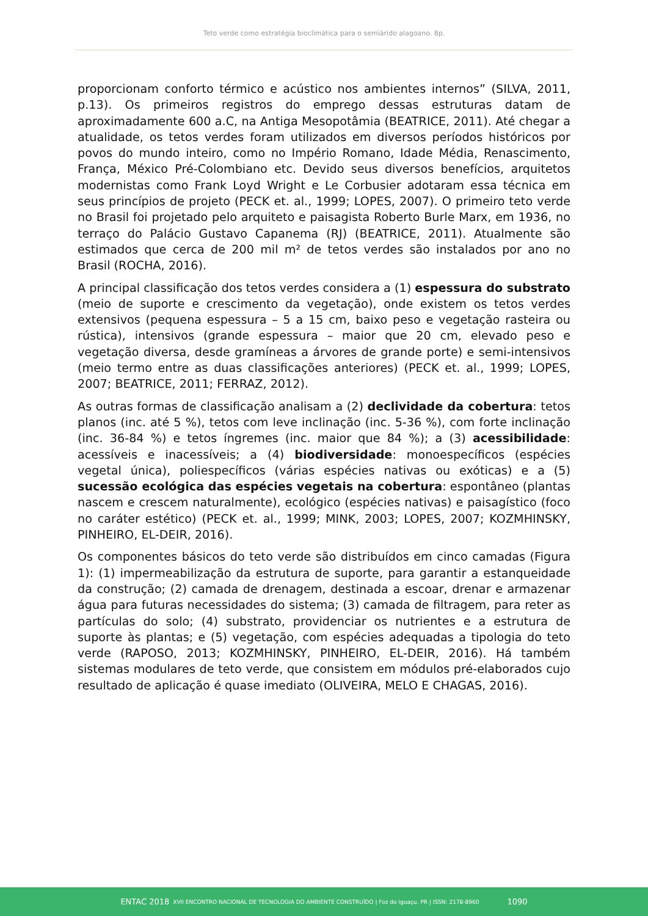Teto verde como estratégia bioclimática para o semiárido alagoano. 8p.
proporcionam conforto térmico e acústico nos ambientes internos” (SILVA, 2011, p.13). Os primeiros registros do emprego dessas estruturas datam de aproximadamente 600 a.C, na Antiga Mesopotâmia (BEATRICE, 2011). Até chegar a atualidade, os tetos verdes foram utilizados em diversos períodos históricos por povos do mundo inteiro, como no Império Romano, Idade Média, Renascimento, França, México Pré-Colombiano etc. Devido seus diversos benefícios, arquitetos modernistas como Frank Loyd Wright e Le Corbusier adotaram essa técnica em seus princípios de projeto (PECK et. al., 1999; LOPES, 2007). O primeiro teto verde no Brasil foi projetado pelo arquiteto e paisagista Roberto Burle Marx, em 1936, no terraço do Palácio Gustavo Capanema (RJ) (BEATRICE, 2011). Atualmente são estimados que cerca de 200 mil m² de tetos verdes são instalados por ano no Brasil (ROCHA, 2016).
A principal classificação dos tetos verdes considera a (1) espessura do substrato (meio de suporte e crescimento da vegetação), onde existem os tetos verdes extensivos (pequena espessura – 5 a 15 cm, baixo peso e vegetação rasteira ou rústica), intensivos (grande espessura – maior que 20 cm, elevado peso e vegetação diversa, desde gramíneas a árvores de grande porte) e semi-intensivos (meio termo entre as duas classificações anteriores) (PECK et. al., 1999; LOPES, 2007; BEATRICE, 2011; FERRAZ, 2012).
As outras formas de classificação analisam a (2) declividade da cobertura: tetos planos (inc. até 5 %), tetos com leve inclinação (inc. 5-36 %), com forte inclinação (inc. 36-84 %) e tetos íngremes (inc. maior que 84 %); a (3) acessibilidade: acessíveis e inacessíveis; a (4) biodiversidade: monoespecíficos (espécies vegetal única), poliespecíficos (várias espécies nativas ou exóticas) e a (5) sucessão ecológica das espécies vegetais na cobertura: espontâneo (plantas nascem e crescem naturalmente), ecológico (espécies nativas) e paisagístico (foco no caráter estético) (PECK et. al., 1999; MINK, 2003; LOPES, 2007; KOZMHINSKY, PINHEIRO, EL-DEIR, 2016).
Os componentes básicos do teto verde são distribuídos em cinco camadas (Figura 1): (1) impermeabilização da estrutura de suporte, para garantir a estanqueidade da construção; (2) camada de drenagem, destinada a escoar, drenar e armazenar água para futuras necessidades do sistema; (3) camada de filtragem, para reter as partículas do solo; (4) substrato, providenciar os nutrientes e a estrutura de suporte às plantas; e (5) vegetação, com espécies adequadas a tipologia do teto verde (RAPOSO, 2013; KOZMHINSKY, PINHEIRO, EL-DEIR, 2016). Há também sistemas modulares de teto verde, que consistem em módulos pré-elaborados cujo resultado de aplicação é quase imediato (OLIVEIRA, MELO E CHAGAS, 2016).
ENTAC 2018 XVII ENCONTRO NACIONAL DE TECNOLOGIA DO AMBIENTE CONSTRUÍDO | Foz do Iguaçu, PR | ISSN: 2178-8960 1090